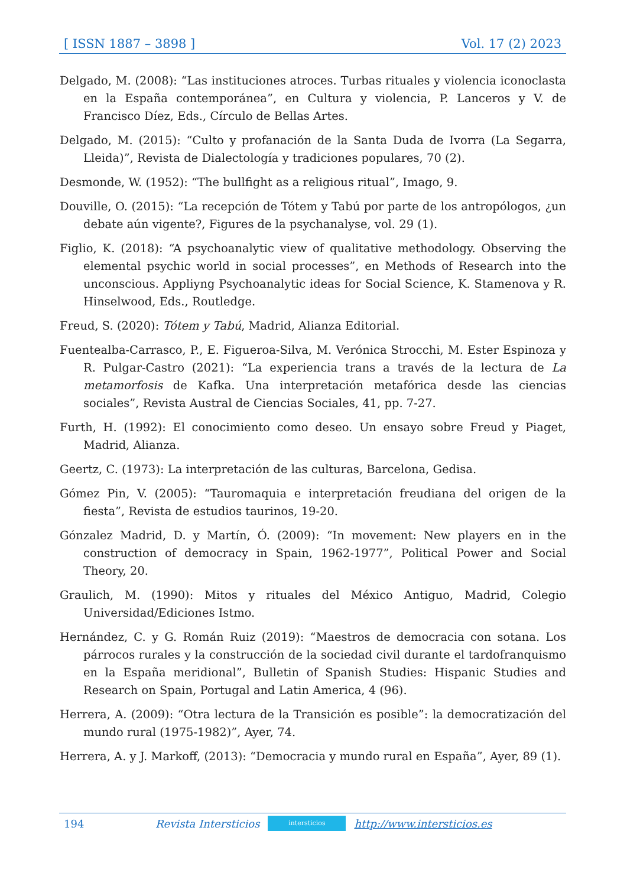[ ISSN 1887 – 3898 ] Vol. 17 (2) 2023
Delgado, M. (2008): “Las instituciones atroces. Turbas rituales y violencia iconoclasta en la España contemporánea”, en Cultura y violencia, P. Lanceros y V. de Francisco Díez, Eds., Círculo de Bellas Artes.
Delgado, M. (2015): “Culto y profanación de la Santa Duda de Ivorra (La Segarra, Lleida)”, Revista de Dialectología y tradiciones populares, 70 (2).
Desmonde, W. (1952): “The bullfight as a religious ritual”, Imago, 9.
Douville, O. (2015): “La recepción de Tótem y Tabú por parte de los antropólogos, ¿un debate aún vigente?, Figures de la psychanalyse, vol. 29 (1).
Figlio, K. (2018): “A psychoanalytic view of qualitative methodology. Observing the elemental psychic world in social processes”, en Methods of Research into the unconscious. Appliyng Psychoanalytic ideas for Social Science, K. Stamenova y R. Hinselwood, Eds., Routledge.
Freud, S. (2020): Tótem y Tabú, Madrid, Alianza Editorial.
Fuentealba-Carrasco, P., E. Figueroa-Silva, M. Verónica Strocchi, M. Ester Espinoza y R. Pulgar-Castro (2021): “La experiencia trans a través de la lectura de La metamorfosis de Kafka. Una interpretación metafórica desde las ciencias sociales”, Revista Austral de Ciencias Sociales, 41, pp. 7-27.
Furth, H. (1992): El conocimiento como deseo. Un ensayo sobre Freud y Piaget, Madrid, Alianza.
Geertz, C. (1973): La interpretación de las culturas, Barcelona, Gedisa.
Gómez Pin, V. (2005): “Tauromaquia e interpretación freudiana del origen de la fiesta”, Revista de estudios taurinos, 19-20.
Gónzalez Madrid, D. y Martín, Ó. (2009): “In movement: New players en in the construction of democracy in Spain, 1962-1977”, Political Power and Social Theory, 20.
Graulich, M. (1990): Mitos y rituales del México Antiguo, Madrid, Colegio Universidad/Ediciones Istmo.
Hernández, C. y G. Román Ruiz (2019): “Maestros de democracia con sotana. Los párrocos rurales y la construcción de la sociedad civil durante el tardofranquismo en la España meridional”, Bulletin of Spanish Studies: Hispanic Studies and Research on Spain, Portugal and Latin America, 4 (96).
Herrera, A. (2009): “Otra lectura de la Transición es posible”: la democratización del mundo rural (1975-1982)”, Ayer, 74.
Herrera, A. y J. Markoff, (2013): “Democracia y mundo rural en España”, Ayer, 89 (1).
194 Revista Intersticios intersticios http://www.intersticios.es